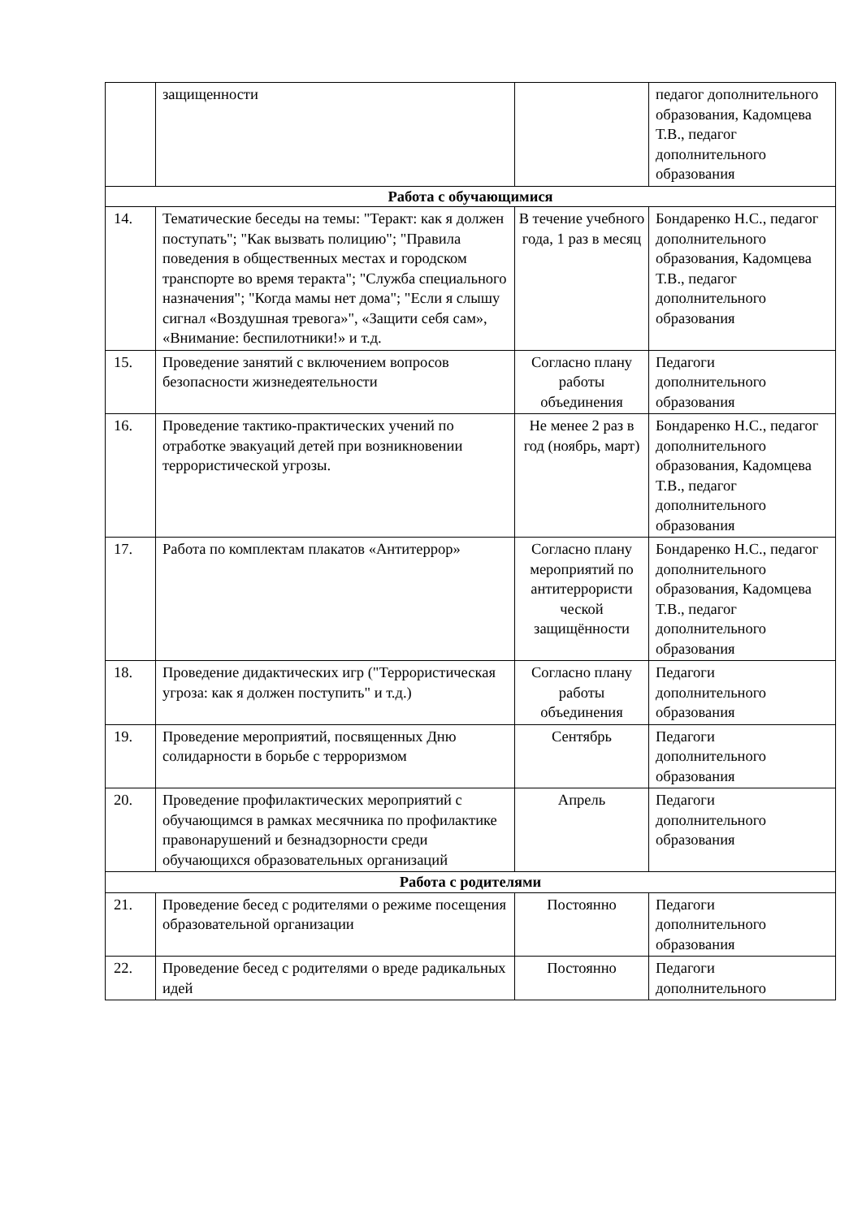| | защищенности | | педагог дополнительного образования, Кадомцева Т.В., педагог дополнительного образования |
| Работа с обучающимися | | | |
| 14. | Тематические беседы на темы: "Теракт: как я должен поступать"; "Как вызвать полицию"; "Правила поведения в общественных местах и городском транспорте во время теракта"; "Служба специального назначения"; "Когда мамы нет дома"; "Если я слышу сигнал «Воздушная тревога»", «Защити себя сам», «Внимание: беспилотники!» и т.д. | В течение учебного года, 1 раз в месяц | Бондаренко Н.С., педагог дополнительного образования, Кадомцева Т.В., педагог дополнительного образования |
| 15. | Проведение занятий с включением вопросов безопасности жизнедеятельности | Согласно плану работы объединения | Педагоги дополнительного образования |
| 16. | Проведение тактико-практических учений по отработке эвакуаций детей при возникновении террористической угрозы. | Не менее 2 раз в год (ноябрь, март) | Бондаренко Н.С., педагог дополнительного образования, Кадомцева Т.В., педагог дополнительного образования |
| 17. | Работа по комплектам плакатов «Антитеррор» | Согласно плану мероприятий по антитеррористи ческой защищённости | Бондаренко Н.С., педагог дополнительного образования, Кадомцева Т.В., педагог дополнительного образования |
| 18. | Проведение дидактических игр ("Террористическая угроза: как я должен поступить" и т.д.) | Согласно плану работы объединения | Педагоги дополнительного образования |
| 19. | Проведение мероприятий, посвященных Дню солидарности в борьбе с терроризмом | Сентябрь | Педагоги дополнительного образования |
| 20. | Проведение профилактических мероприятий с обучающимся в рамках месячника по профилактике правонарушений и безнадзорности среди обучающихся образовательных организаций | Апрель | Педагоги дополнительного образования |
| Работа с родителями | | | |
| 21. | Проведение бесед с родителями о режиме посещения образовательной организации | Постоянно | Педагоги дополнительного образования |
| 22. | Проведение бесед с родителями о вреде радикальных идей | Постоянно | Педагоги дополнительного |